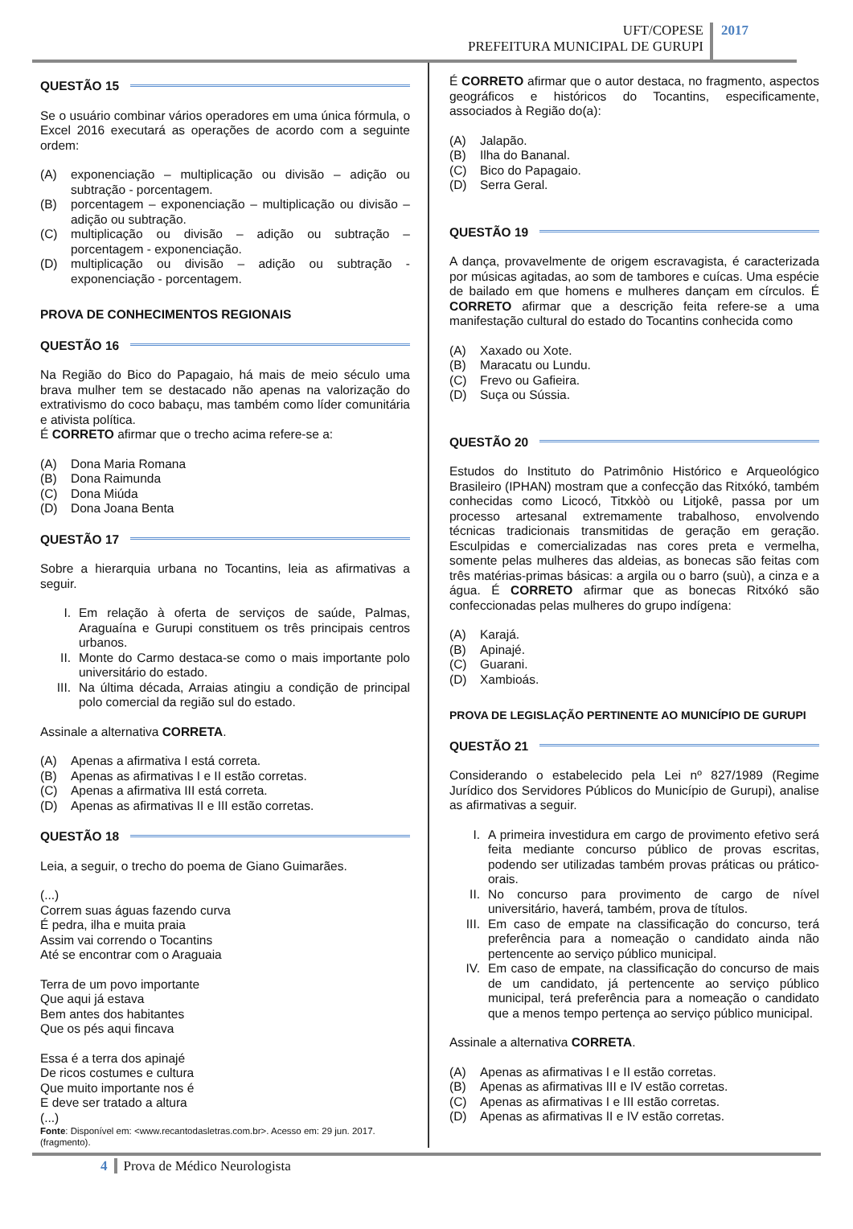UFT/COPESE
PREFEITURA MUNICIPAL DE GURUPI
2017
QUESTÃO 15
Se o usuário combinar vários operadores em uma única fórmula, o Excel 2016 executará as operações de acordo com a seguinte ordem:
(A) exponenciação – multiplicação ou divisão – adição ou subtração - porcentagem.
(B) porcentagem – exponenciação – multiplicação ou divisão – adição ou subtração.
(C) multiplicação ou divisão – adição ou subtração – porcentagem - exponenciação.
(D) multiplicação ou divisão – adição ou subtração - exponenciação - porcentagem.
PROVA DE CONHECIMENTOS REGIONAIS
QUESTÃO 16
Na Região do Bico do Papagaio, há mais de meio século uma brava mulher tem se destacado não apenas na valorização do extrativismo do coco babaçu, mas também como líder comunitária e ativista política.
É CORRETO afirmar que o trecho acima refere-se a:
(A) Dona Maria Romana
(B) Dona Raimunda
(C) Dona Miúda
(D) Dona Joana Benta
QUESTÃO 17
Sobre a hierarquia urbana no Tocantins, leia as afirmativas a seguir.
I. Em relação à oferta de serviços de saúde, Palmas, Araguaína e Gurupi constituem os três principais centros urbanos.
II. Monte do Carmo destaca-se como o mais importante polo universitário do estado.
III. Na última década, Arraias atingiu a condição de principal polo comercial da região sul do estado.
Assinale a alternativa CORRETA.
(A) Apenas a afirmativa I está correta.
(B) Apenas as afirmativas I e II estão corretas.
(C) Apenas a afirmativa III está correta.
(D) Apenas as afirmativas II e III estão corretas.
QUESTÃO 18
Leia, a seguir, o trecho do poema de Giano Guimarães.
(...)
Correm suas águas fazendo curva
É pedra, ilha e muita praia
Assim vai correndo o Tocantins
Até se encontrar com o Araguaia
Terra de um povo importante
Que aqui já estava
Bem antes dos habitantes
Que os pés aqui fincava
Essa é a terra dos apinajé
De ricos costumes e cultura
Que muito importante nos é
E deve ser tratado a altura
(...)
Fonte: Disponível em: <www.recantodasletras.com.br>. Acesso em: 29 jun. 2017. (fragmento).
É CORRETO afirmar que o autor destaca, no fragmento, aspectos geográficos e históricos do Tocantins, especificamente, associados à Região do(a):
(A) Jalapão.
(B) Ilha do Bananal.
(C) Bico do Papagaio.
(D) Serra Geral.
QUESTÃO 19
A dança, provavelmente de origem escravagista, é caracterizada por músicas agitadas, ao som de tambores e cuícas. Uma espécie de bailado em que homens e mulheres dançam em círculos. É CORRETO afirmar que a descrição feita refere-se a uma manifestação cultural do estado do Tocantins conhecida como
(A) Xaxado ou Xote.
(B) Maracatu ou Lundu.
(C) Frevo ou Gafieira.
(D) Suça ou Sússia.
QUESTÃO 20
Estudos do Instituto do Patrimônio Histórico e Arqueológico Brasileiro (IPHAN) mostram que a confecção das Ritxókó, também conhecidas como Licocó, Titxkòò ou Litjokê, passa por um processo artesanal extremamente trabalhoso, envolvendo técnicas tradicionais transmitidas de geração em geração. Esculpidas e comercializadas nas cores preta e vermelha, somente pelas mulheres das aldeias, as bonecas são feitas com três matérias-primas básicas: a argila ou o barro (suù), a cinza e a água. É CORRETO afirmar que as bonecas Ritxókó são confeccionadas pelas mulheres do grupo indígena:
(A) Karajá.
(B) Apinajé.
(C) Guarani.
(D) Xambioás.
PROVA DE LEGISLAÇÃO PERTINENTE AO MUNICÍPIO DE GURUPI
QUESTÃO 21
Considerando o estabelecido pela Lei nº 827/1989 (Regime Jurídico dos Servidores Públicos do Município de Gurupi), analise as afirmativas a seguir.
I. A primeira investidura em cargo de provimento efetivo será feita mediante concurso público de provas escritas, podendo ser utilizadas também provas práticas ou prático-orais.
II. No concurso para provimento de cargo de nível universitário, haverá, também, prova de títulos.
III. Em caso de empate na classificação do concurso, terá preferência para a nomeação o candidato ainda não pertencente ao serviço público municipal.
IV. Em caso de empate, na classificação do concurso de mais de um candidato, já pertencente ao serviço público municipal, terá preferência para a nomeação o candidato que a menos tempo pertença ao serviço público municipal.
Assinale a alternativa CORRETA.
(A) Apenas as afirmativas I e II estão corretas.
(B) Apenas as afirmativas III e IV estão corretas.
(C) Apenas as afirmativas I e III estão corretas.
(D) Apenas as afirmativas II e IV estão corretas.
4 Prova de Médico Neurologista